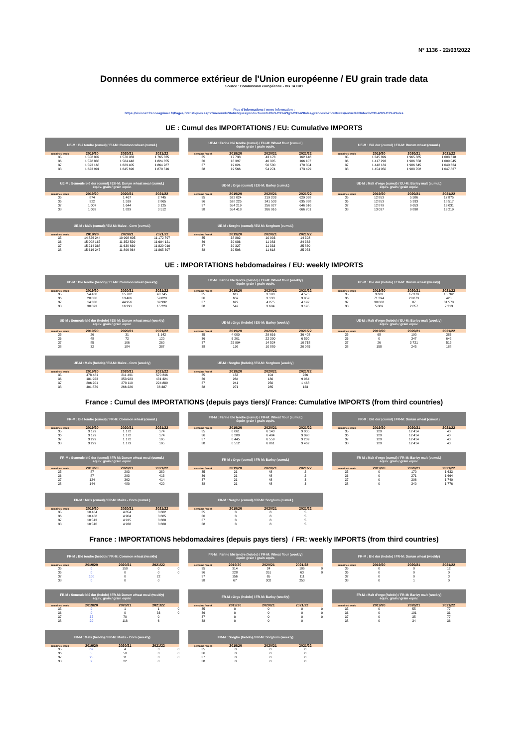N° 1136 - 22/03/2022
Données du commerce extérieur de l'Union européenne / EU grain trade data
Source : Commission européenne - DG TAXUD
Plus d'informations / more information :
https://visionet.franceagrimer.fr/Pages/Statistiques.aspx?menuurl=Statistiques/productions%20v%C3%A9g%C3%A9tales/grandes%20cultures/revue%20Infoc%C3%A9r%C3%A9ales
UE : Cumul des IMPORTATIONS / EU: Cumulative IMPORTS
UE-M : Blé tendre (cumul) / EU-M: Common wheat (cumul.)
| semaine / week | 2019/20 | 2020/21 | 2021/22 |
| --- | --- | --- | --- |
| 35 | 1 558 802 | 1 570 983 | 1 765 335 |
| 36 | 1 578 838 | 1 584 448 | 1 824 355 |
| 37 | 1 593 168 | 1 629 405 | 1 864 287 |
| 38 | 1 623 991 | 1 645 696 | 1 879 516 |
UE-M : Farine blé tendre (cumul) / EU-M: Wheat flour (cumul.)
équiv. grain / grain equiv.
| semaine / week | 2019/20 | 2020/21 | 2021/22 |
| --- | --- | --- | --- |
| 35 | 17 738 | 43 173 | 162 148 |
| 36 | 18 397 | 46 305 | 166 107 |
| 37 | 19 024 | 50 580 | 170 304 |
| 38 | 19 566 | 54 274 | 173 499 |
UE-M : Blé dur (cumul) / EU-M: Durum wheat (cumul.)
| semaine / week | 2019/20 | 2020/21 | 2021/22 |
| --- | --- | --- | --- |
| 35 | 1 345 899 | 1 965 885 | 1 008 618 |
| 36 | 1 417 293 | 1 986 558 | 1 009 045 |
| 37 | 1 448 181 | 1 986 645 | 1 040 624 |
| 38 | 1 454 050 | 1 988 702 | 1 047 837 |
UE-M : Semoule blé dur (cumul) / EU-M: Durum wheat meal (cumul.)
équiv. grain / grain equiv.
| semaine / week | 2019/20 | 2020/21 | 2021/22 |
| --- | --- | --- | --- |
| 35 | 874 | 1 467 | 2 745 |
| 36 | 922 | 1 539 | 2 865 |
| 37 | 1 007 | 1 644 | 3 125 |
| 38 | 1 039 | 1 829 | 3 512 |
UE-M : Orge (cumul) / EU-M: Barley (cumul.)
| semaine / week | 2019/20 | 2020/21 | 2021/22 |
| --- | --- | --- | --- |
| 35 | 522 024 | 219 203 | 629 368 |
| 36 | 528 225 | 241 503 | 635 898 |
| 37 | 554 219 | 256 027 | 646 616 |
| 38 | 554 418 | 266 916 | 666 701 |
UE-M : Malt d'orge (cumul) / EU-M: Barley malt (cumul.)
équiv. grain / grain equiv.
| semaine / week | 2019/20 | 2020/21 | 2021/22 |
| --- | --- | --- | --- |
| 35 | 12 853 | 5 586 | 17 875 |
| 36 | 12 853 | 5 933 | 18 517 |
| 37 | 12 879 | 9 653 | 19 031 |
| 38 | 13 037 | 9 898 | 19 219 |
UE-M : Maïs (cumul) / EU-M: Maize - Corn (cumul.)
| semaine / week | 2019/20 | 2020/21 | 2021/22 |
| --- | --- | --- | --- |
| 35 | 14 826 244 | 10 998 605 | 11 172 797 |
| 36 | 15 008 167 | 11 352 529 | 11 604 121 |
| 37 | 15 214 368 | 11 630 639 | 11 829 010 |
| 38 | 15 616 247 | 11 896 864 | 11 865 397 |
UE-M : Sorgho (cumul) / EU-M: Sorghum (cumul.)
| semaine / week | 2019/20 | 2020/21 | 2021/22 |
| --- | --- | --- | --- |
| 35 | 38 802 | 10 903 | 14 398 |
| 36 | 39 086 | 11 083 | 24 362 |
| 37 | 39 327 | 11 333 | 25 830 |
| 38 | 39 598 | 11 618 | 25 953 |
UE : IMPORTATIONS hebdomadaires / EU: weekly IMPORTS
UE-M : Blé tendre (hebdo) / EU-M: Common wheat (weekly)
| semaine / week | 2019/20 | 2020/21 | 2021/22 |
| --- | --- | --- | --- |
| 35 | 54 460 | 15 702 | 40 745 |
| 36 | 20 036 | 13 466 | 59 020 |
| 37 | 14 330 | 44 956 | 39 932 |
| 38 | 30 823 | 16 291 | 15 229 |
UE-M : Farine blé tendre (hebdo) / EU-M: Wheat flour (weekly)
équiv. grain / grain equiv.
| semaine / week | 2019/20 | 2020/21 | 2021/22 |
| --- | --- | --- | --- |
| 35 | 612 | 3 188 | 4 575 |
| 36 | 659 | 3 133 | 3 959 |
| 37 | 627 | 4 275 | 4 197 |
| 38 | 542 | 3 694 | 3 195 |
UE-M : Blé dur (hebdo) / EU-M: Durum wheat (weekly)
| semaine / week | 2019/20 | 2020/21 | 2021/22 |
| --- | --- | --- | --- |
| 35 | 3 633 | 17 379 | 15 762 |
| 36 | 71 394 | 20 673 | 428 |
| 37 | 30 888 | 87 | 31 578 |
| 38 | 5 869 | 2 057 | 7 213 |
UE-M : Semoule blé dur (hebdo) / EU-M: Durum wheat meal (weekly)
équiv. grain / grain equiv.
| semaine / week | 2019/20 | 2020/21 | 2021/22 |
| --- | --- | --- | --- |
| 35 | 26 | 31 | 1 142 |
| 36 | 48 | 72 | 120 |
| 37 | 85 | 106 | 260 |
| 38 | 32 | 184 | 387 |
UE-M : Orge (hebdo) / EU-M: Barley (weekly)
| semaine / week | 2019/20 | 2020/21 | 2021/22 |
| --- | --- | --- | --- |
| 35 | 4 000 | 29 616 | 36 408 |
| 36 | 6 201 | 22 300 | 6 530 |
| 37 | 25 994 | 14 524 | 10 718 |
| 38 | 199 | 10 889 | 20 085 |
UE-M : Malt d'orge (hebdo) / EU-M: Barley malt (weekly)
équiv. grain / grain equiv.
| semaine / week | 2019/20 | 2020/21 | 2021/22 |
| --- | --- | --- | --- |
| 35 | 68 | 190 | 386 |
| 36 | 0 | 347 | 642 |
| 37 | 26 | 3 721 | 515 |
| 38 | 158 | 245 | 188 |
UE-M : Maïs (hebdo) / EU-M: Maize - Corn (weekly)
| semaine / week | 2019/20 | 2020/21 | 2021/22 |
| --- | --- | --- | --- |
| 35 | 478 481 | 211 491 | 570 246 |
| 36 | 181 923 | 353 923 | 431 324 |
| 37 | 206 201 | 278 110 | 224 889 |
| 38 | 401 879 | 266 226 | 36 387 |
UE-M : Sorgho (hebdo) / EU-M: Sorghum (weekly)
| semaine / week | 2019/20 | 2020/21 | 2021/22 |
| --- | --- | --- | --- |
| 35 | 153 | 104 | 226 |
| 36 | 284 | 180 | 9 964 |
| 37 | 241 | 250 | 1 468 |
| 38 | 271 | 285 | 123 |
France : Cumul des IMPORTATIONS (depuis pays tiers)/ France: Cumulative IMPORTS (from third countries)
FR-M : Blé tendre (cumul) / FR-M: Common wheat (cumul.)
| semaine / week | 2019/20 | 2020/21 | 2021/22 |
| --- | --- | --- | --- |
| 35 | 3 179 | 1 172 | 174 |
| 36 | 3 179 | 1 172 | 174 |
| 37 | 3 279 | 1 172 | 195 |
| 38 | 3 279 | 1 173 | 195 |
FR-M : Farine blé tendre (cumul) / FR-M: Wheat flour (cumul.)
équiv. grain / grain equiv.
| semaine / week | 2019/20 | 2020/21 | 2021/22 |
| --- | --- | --- | --- |
| 35 | 6 061 | 6 143 | 9 035 |
| 36 | 6 289 | 6 494 | 9 098 |
| 37 | 6 445 | 6 559 | 9 209 |
| 38 | 6 512 | 6 861 | 9 462 |
FR-M : Blé dur (cumul) / FR-M: Durum wheat (cumul.)
| semaine / week | 2019/20 | 2020/21 | 2021/22 |
| --- | --- | --- | --- |
| 35 | 129 | 12 414 | 40 |
| 36 | 129 | 12 414 | 40 |
| 37 | 129 | 12 414 | 43 |
| 38 | 129 | 12 414 | 43 |
FR-M : Semoule blé dur (cumul) / FR-M: Durum wheat meal (cumul.)
équiv. grain / grain equiv.
| semaine / week | 2019/20 | 2020/21 | 2021/22 |
| --- | --- | --- | --- |
| 35 | 87 | 293 | 380 |
| 36 | 87 | 293 | 413 |
| 37 | 124 | 362 | 414 |
| 38 | 144 | 480 | 420 |
FR-M : Orge (cumul) / FR-M: Barley (cumul.)
| semaine / week | 2019/20 | 2020/21 | 2021/22 |
| --- | --- | --- | --- |
| 35 | 21 | 48 | 2 |
| 36 | 21 | 48 | 2 |
| 37 | 21 | 48 | 3 |
| 38 | 21 | 48 | 3 |
FR-M : Malt d'orge (cumul) / FR-M: Barley malt (cumul.)
équiv. grain / grain equiv.
| semaine / week | 2019/20 | 2020/21 | 2021/22 |
| --- | --- | --- | --- |
| 35 | 0 | 170 | 1 633 |
| 36 | 0 | 271 | 1 664 |
| 37 | 0 | 306 | 1 740 |
| 38 | 0 | 340 | 1 776 |
FR-M : Maïs (cumul) / FR-M: Maize - Corn (cumul.)
| semaine / week | 2019/20 | 2020/21 | 2021/22 |
| --- | --- | --- | --- |
| 35 | 10 484 | 4 854 | 3 662 |
| 36 | 10 488 | 4 904 | 3 665 |
| 37 | 10 513 | 4 915 | 3 668 |
| 38 | 10 516 | 4 938 | 3 668 |
FR-M : Sorgho (cumul) / FR-M: Sorghum (cumul.)
| semaine / week | 2019/20 | 2020/21 | 2021/22 |
| --- | --- | --- | --- |
| 35 | 3 | 8 | 5 |
| 36 | 3 | 8 | 5 |
| 37 | 3 | 8 | 5 |
| 38 | 3 | 8 | 5 |
France : IMPORTATIONS hebdomadaires (depuis pays tiers) / FR: weekly IMPORTS (from third countries)
FR-M : Blé tendre (hebdo) / FR-M: Common wheat (weekly)
| semaine / week | 2019/20 | 2020/21 | 2021/22 | |
| --- | --- | --- | --- | --- |
| 35 | 0 | 150 | 0 | 0 |
| 36 | 0 | 0 | 0 | 0 |
| 37 | 100 | 0 | 22 | |
| 38 | 0 | 0 | 0 | |
FR-M : Farine blé tendre (hebdo) / FR-M: Wheat flour (weekly)
équiv. grain / grain equiv.
| semaine / week | 2019/20 | 2020/21 | 2021/22 | |
| --- | --- | --- | --- | --- |
| 35 | 314 | 24 | 106 | 0 |
| 36 | 228 | 351 | 63 | 0 |
| 37 | 156 | 65 | 111 | |
| 38 | 67 | 302 | 253 | |
FR-M : Blé dur (hebdo) / FR-M: Durum wheat (weekly)
| semaine / week | 2019/20 | 2020/21 | 2021/22 |
| --- | --- | --- | --- |
| 35 | 0 | 0 | 12 |
| 36 | 0 | 0 | 0 |
| 37 | 0 | 0 | 3 |
| 38 | 0 | 1 | 0 |
FR-M : Semoule blé dur (hebdo) / FR-M: Durum wheat meal (weekly)
équiv. grain / grain equiv.
| semaine / week | 2019/20 | 2020/21 | 2021/22 | |
| --- | --- | --- | --- | --- |
| 35 | 0 | 1 | 1 | 0 |
| 36 | 0 | 0 | 33 | 0 |
| 37 | 37 | 70 | 0 | |
| 38 | 20 | 118 | 6 | |
FR-M : Orge (hebdo) / FR-M: Barley (weekly)
| semaine / week | 2019/20 | 2020/21 | 2021/22 | |
| --- | --- | --- | --- | --- |
| 35 | 0 | 0 | 0 | 0 |
| 36 | 0 | 0 | 0 | 0 |
| 37 | 0 | 0 | 0 | 0 |
| 38 | 0 | 0 | 0 | |
FR-M : Malt d'orge (hebdo) / FR-M: Barley malt (weekly)
équiv. grain / grain equiv.
| semaine / week | 2019/20 | 2020/21 | 2021/22 |
| --- | --- | --- | --- |
| 35 | 0 | 55 | 77 |
| 36 | 0 | 101 | 31 |
| 37 | 0 | 35 | 77 |
| 38 | 0 | 34 | 36 |
FR-M : Maïs (hebdo) / FR-M: Maize - Corn (weekly)
| semaine / week | 2019/20 | 2020/21 | 2021/22 | |
| --- | --- | --- | --- | --- |
| 35 | 62 | 4 | 3 | 0 |
| 36 | 5 | 50 | 3 | 0 |
| 37 | 25 | 11 | 3 | 0 |
| 38 | 2 | 22 | 0 | |
FR-M : Sorgho (hebdo) / FR-M: Sorghum (weekly)
| semaine / week | 2019/20 | 2020/21 | 2021/22 |
| --- | --- | --- | --- |
| 35 | 0 | 0 | 0 |
| 36 | 0 | 0 | 0 |
| 37 | 0 | 0 | 0 |
| 38 | 0 | 0 | 0 |